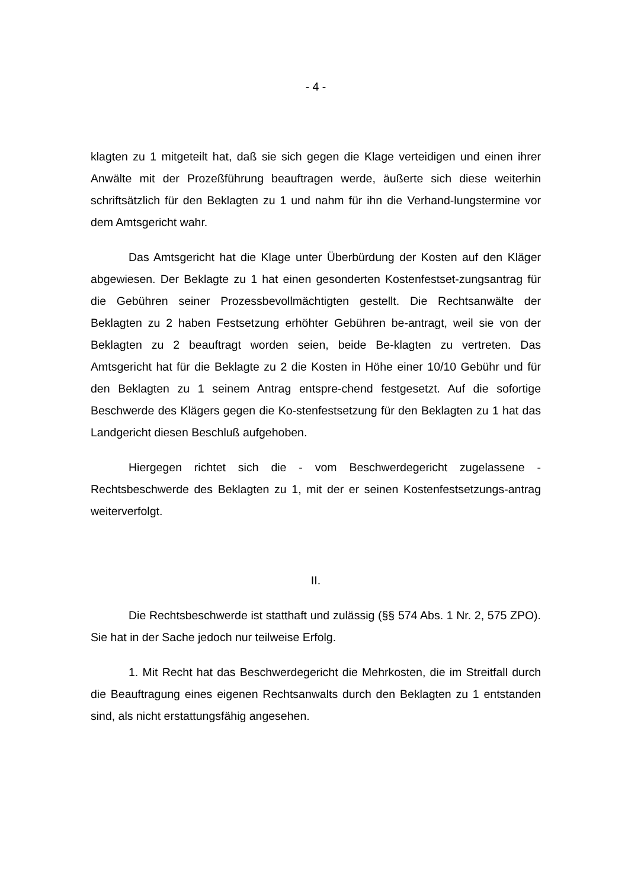- 4 -
klagten zu 1 mitgeteilt hat, daß sie sich gegen die Klage verteidigen und einen ihrer Anwälte mit der Prozeßführung beauftragen werde, äußerte sich diese weiterhin schriftsätzlich für den Beklagten zu 1 und nahm für ihn die Verhand-lungstermine vor dem Amtsgericht wahr.
Das Amtsgericht hat die Klage unter Überbürdung der Kosten auf den Kläger abgewiesen. Der Beklagte zu 1 hat einen gesonderten Kostenfestset-zungsantrag für die Gebühren seiner Prozessbevollmächtigten gestellt. Die Rechtsanwälte der Beklagten zu 2 haben Festsetzung erhöhter Gebühren be-antragt, weil sie von der Beklagten zu 2 beauftragt worden seien, beide Be-klagten zu vertreten. Das Amtsgericht hat für die Beklagte zu 2 die Kosten in Höhe einer 10/10 Gebühr und für den Beklagten zu 1 seinem Antrag entspre-chend festgesetzt. Auf die sofortige Beschwerde des Klägers gegen die Ko-stenfestsetzung für den Beklagten zu 1 hat das Landgericht diesen Beschluß aufgehoben.
Hiergegen richtet sich die - vom Beschwerdegericht zugelassene - Rechtsbeschwerde des Beklagten zu 1, mit der er seinen Kostenfestsetzungs-antrag weiterverfolgt.
II.
Die Rechtsbeschwerde ist statthaft und zulässig (§§ 574 Abs. 1 Nr. 2, 575 ZPO). Sie hat in der Sache jedoch nur teilweise Erfolg.
1. Mit Recht hat das Beschwerdegericht die Mehrkosten, die im Streitfall durch die Beauftragung eines eigenen Rechtsanwalts durch den Beklagten zu 1 entstanden sind, als nicht erstattungsfähig angesehen.